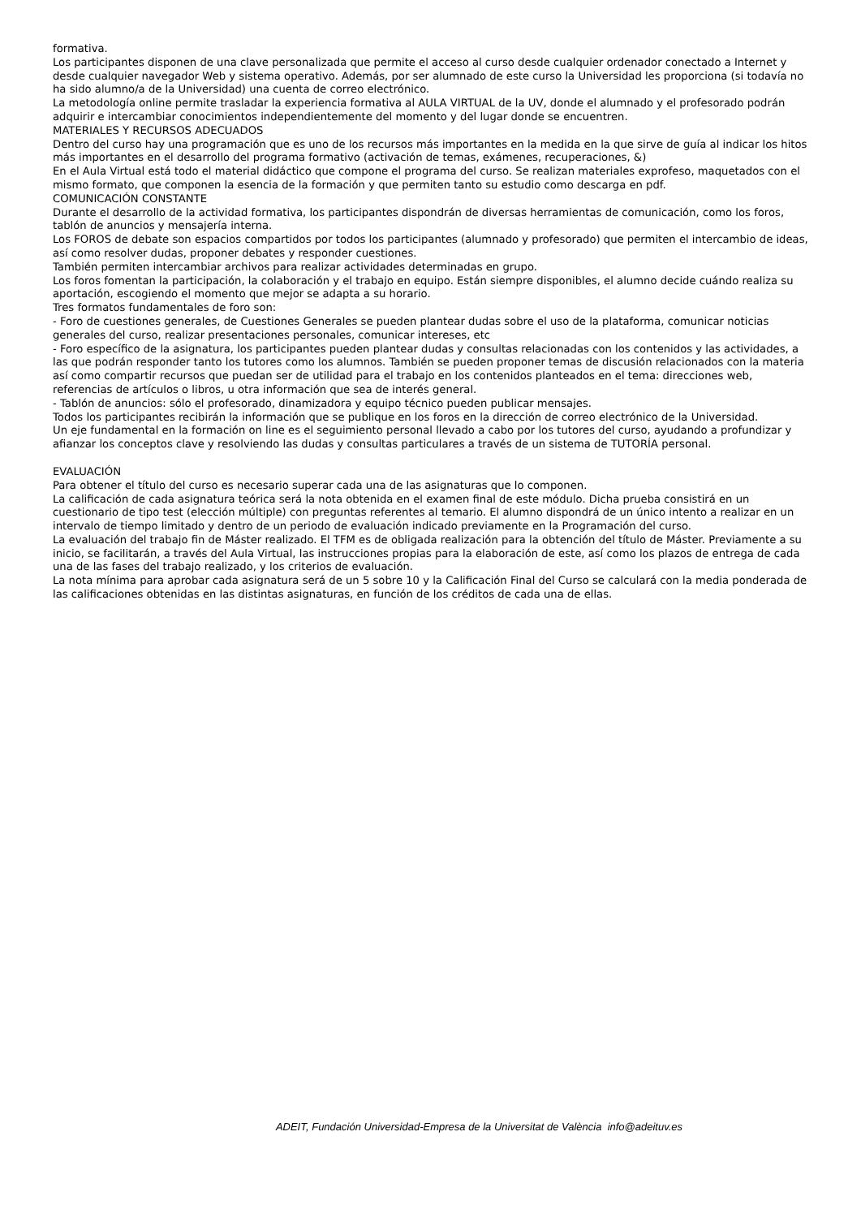formativa.
Los participantes disponen de una clave personalizada que permite el acceso al curso desde cualquier ordenador conectado a Internet y desde cualquier navegador Web y sistema operativo. Además, por ser alumnado de este curso la Universidad les proporciona (si todavía no ha sido alumno/a de la Universidad) una cuenta de correo electrónico.
La metodología online permite trasladar la experiencia formativa al AULA VIRTUAL de la UV, donde el alumnado y el profesorado podrán adquirir e intercambiar conocimientos independientemente del momento y del lugar donde se encuentren.
MATERIALES Y RECURSOS ADECUADOS
Dentro del curso hay una programación que es uno de los recursos más importantes en la medida en la que sirve de guía al indicar los hitos más importantes en el desarrollo del programa formativo (activación de temas, exámenes, recuperaciones, &)
En el Aula Virtual está todo el material didáctico que compone el programa del curso. Se realizan materiales exprofeso, maquetados con el mismo formato, que componen la esencia de la formación y que permiten tanto su estudio como descarga en pdf.
COMUNICACIÓN CONSTANTE
Durante el desarrollo de la actividad formativa, los participantes dispondrán de diversas herramientas de comunicación, como los foros, tablón de anuncios y mensajería interna.
Los FOROS de debate son espacios compartidos por todos los participantes (alumnado y profesorado) que permiten el intercambio de ideas, así como resolver dudas, proponer debates y responder cuestiones.
También permiten intercambiar archivos para realizar actividades determinadas en grupo.
Los foros fomentan la participación, la colaboración y el trabajo en equipo. Están siempre disponibles, el alumno decide cuándo realiza su aportación, escogiendo el momento que mejor se adapta a su horario.
Tres formatos fundamentales de foro son:
- Foro de cuestiones generales, de Cuestiones Generales se pueden plantear dudas sobre el uso de la plataforma, comunicar noticias generales del curso, realizar presentaciones personales, comunicar intereses, etc
- Foro específico de la asignatura, los participantes pueden plantear dudas y consultas relacionadas con los contenidos y las actividades, a las que podrán responder tanto los tutores como los alumnos. También se pueden proponer temas de discusión relacionados con la materia así como compartir recursos que puedan ser de utilidad para el trabajo en los contenidos planteados en el tema: direcciones web, referencias de artículos o libros, u otra información que sea de interés general.
- Tablón de anuncios: sólo el profesorado, dinamizadora y equipo técnico pueden publicar mensajes.
Todos los participantes recibirán la información que se publique en los foros en la dirección de correo electrónico de la Universidad.
Un eje fundamental en la formación on line es el seguimiento personal llevado a cabo por los tutores del curso, ayudando a profundizar y afianzar los conceptos clave y resolviendo las dudas y consultas particulares a través de un sistema de TUTORÍA personal.
EVALUACIÓN
Para obtener el título del curso es necesario superar cada una de las asignaturas que lo componen.
La calificación de cada asignatura teórica será la nota obtenida en el examen final de este módulo. Dicha prueba consistirá en un cuestionario de tipo test (elección múltiple) con preguntas referentes al temario. El alumno dispondrá de un único intento a realizar en un intervalo de tiempo limitado y dentro de un periodo de evaluación indicado previamente en la Programación del curso.
La evaluación del trabajo fin de Máster realizado. El TFM es de obligada realización para la obtención del título de Máster. Previamente a su inicio, se facilitarán, a través del Aula Virtual, las instrucciones propias para la elaboración de este, así como los plazos de entrega de cada una de las fases del trabajo realizado, y los criterios de evaluación.
La nota mínima para aprobar cada asignatura será de un 5 sobre 10 y la Calificación Final del Curso se calculará con la media ponderada de las calificaciones obtenidas en las distintas asignaturas, en función de los créditos de cada una de ellas.
ADEIT, Fundación Universidad-Empresa de la Universitat de València info@adeituv.es